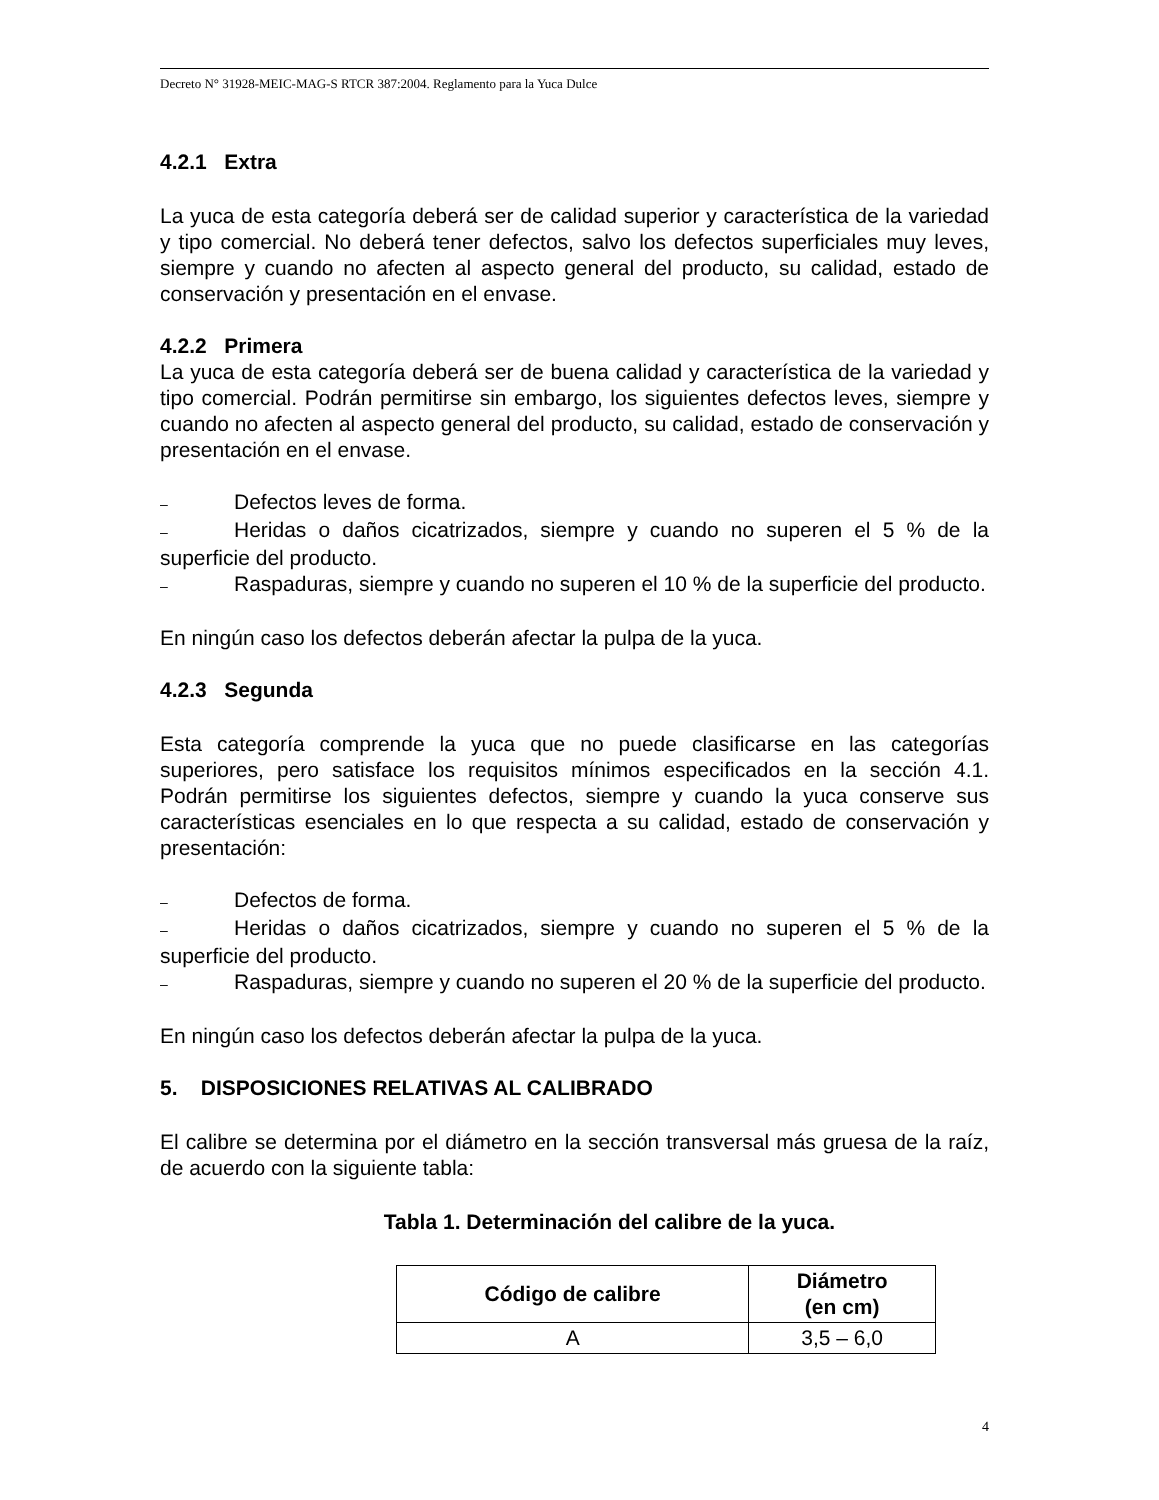Decreto N° 31928-MEIC-MAG-S RTCR 387:2004. Reglamento para la Yuca Dulce
4.2.1 Extra
La yuca de esta categoría deberá ser de calidad superior y característica de la variedad y tipo comercial. No deberá tener defectos, salvo los defectos superficiales muy leves, siempre y cuando no afecten al aspecto general del producto, su calidad, estado de conservación y presentación en el envase.
4.2.2 Primera
La yuca de esta categoría deberá ser de buena calidad y característica de la variedad y tipo comercial. Podrán permitirse sin embargo, los siguientes defectos leves, siempre y cuando no afecten al aspecto general del producto, su calidad, estado de conservación y presentación en el envase.
– Defectos leves de forma.
– Heridas o daños cicatrizados, siempre y cuando no superen el 5 % de la superficie del producto.
– Raspaduras, siempre y cuando no superen el 10 % de la superficie del producto.
En ningún caso los defectos deberán afectar la pulpa de la yuca.
4.2.3 Segunda
Esta categoría comprende la yuca que no puede clasificarse en las categorías superiores, pero satisface los requisitos mínimos especificados en la sección 4.1. Podrán permitirse los siguientes defectos, siempre y cuando la yuca conserve sus características esenciales en lo que respecta a su calidad, estado de conservación y presentación:
– Defectos de forma.
– Heridas o daños cicatrizados, siempre y cuando no superen el 5 % de la superficie del producto.
– Raspaduras, siempre y cuando no superen el 20 % de la superficie del producto.
En ningún caso los defectos deberán afectar la pulpa de la yuca.
5. DISPOSICIONES RELATIVAS AL CALIBRADO
El calibre se determina por el diámetro en la sección transversal más gruesa de la raíz, de acuerdo con la siguiente tabla:
Tabla 1. Determinación del calibre de la yuca.
| Código de calibre | Diámetro (en cm) |
| --- | --- |
| A | 3,5 – 6,0 |
4